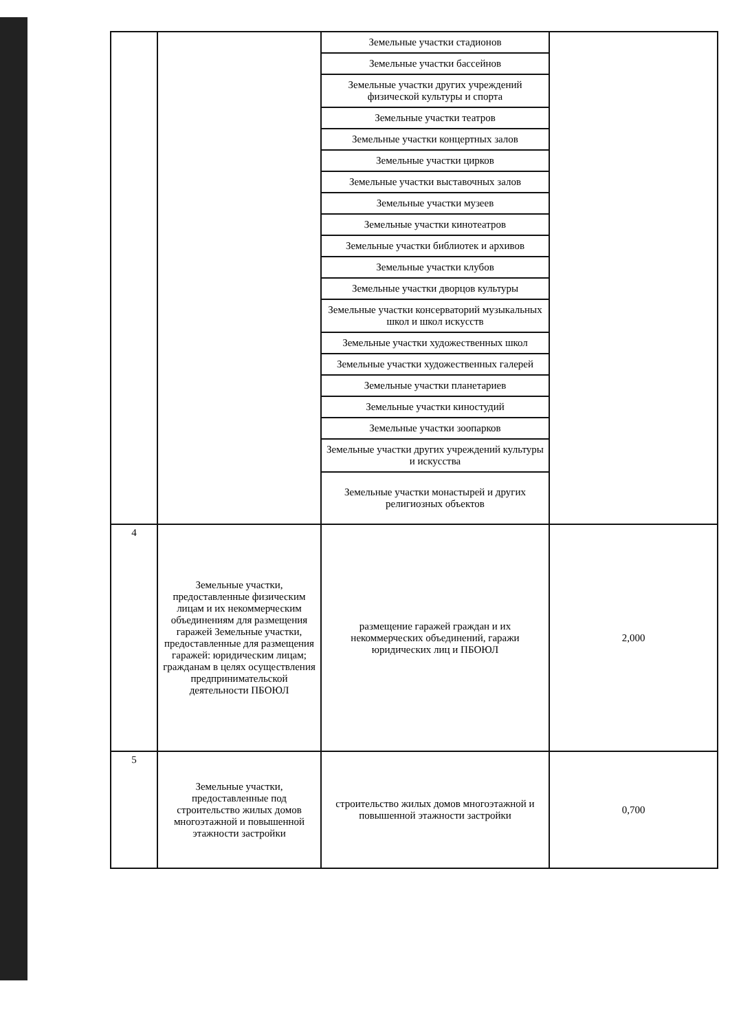| | | / Земельные участки стадионов / / Земельные участки бассейнов / / Земельные участки других учреждений физической культуры и спорта / / Земельные участки театров / / Земельные участки концертных залов / / Земельные участки цирков / / Земельные участки выставочных залов / / Земельные участки музеев / / Земельные участки кинотеатров / / Земельные участки библиотек и архивов / / Земельные участки клубов / / Земельные участки дворцов культуры / / Земельные участки консерваторий музыкальных школ и школ искусств / / Земельные участки художественных школ / / Земельные участки художественных галерей / / Земельные участки планетариев / / Земельные участки киностудий / / Земельные участки зоопарков / / Земельные участки других учреждений культуры и искусства / / Земельные участки монастырей и других религиозных объектов / | |
| 4 | Земельные участки, предоставленные физическим лицам и их некоммерческим объединениям для размещения гаражей Земельные участки, предоставленные для размещения гаражей: юридическим лицам; гражданам в целях осуществления предпринимательской деятельности ПБОЮЛ | размещение гаражей граждан и их некоммерческих объединений, гаражи юридических лиц и ПБОЮЛ | 2,000 |
| 5 | Земельные участки, предоставленные под строительство жилых домов многоэтажной и повышенной этажности застройки | строительство жилых домов многоэтажной и повышенной этажности застройки | 0,700 |